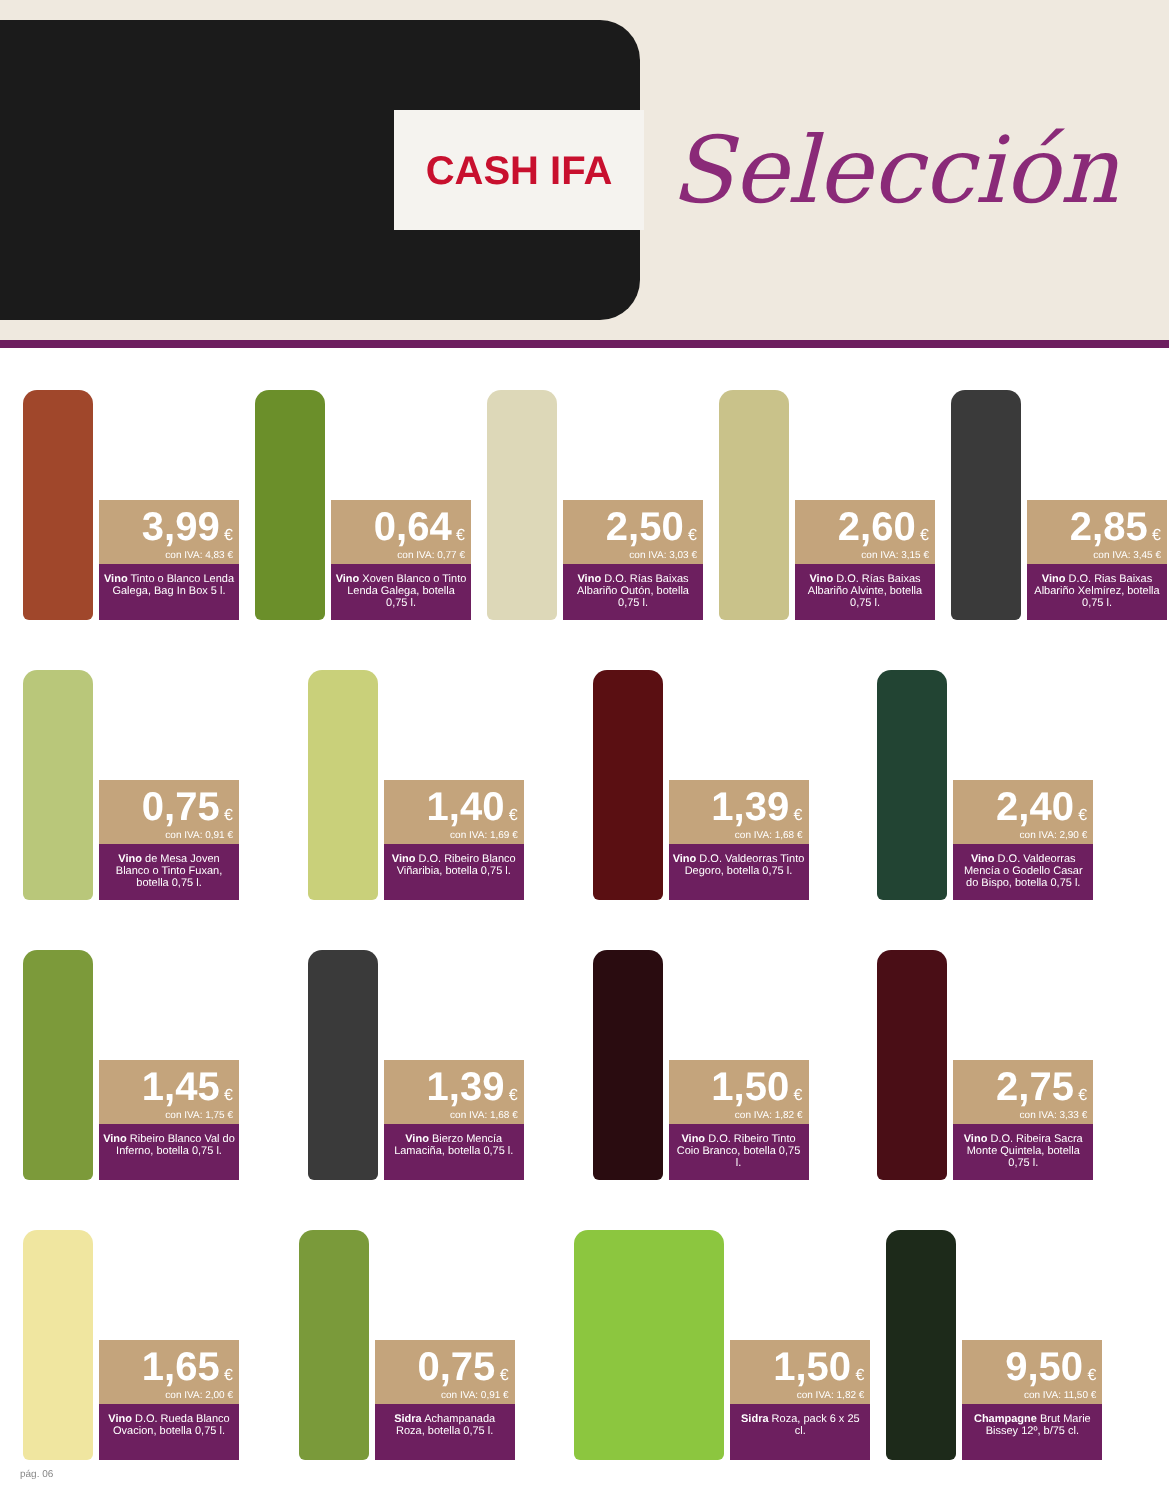CASH IFA
Selección
3,99 €
con IVA: 4,83 €
Vino Tinto o Blanco Lenda Galega, Bag In Box 5 l.
0,64 €
con IVA: 0,77 €
Vino Xoven Blanco o Tinto Lenda Galega, botella 0,75 l.
2,50 €
con IVA: 3,03 €
Vino D.O. Rías Baixas Albariño Outón, botella 0,75 l.
2,60 €
con IVA: 3,15 €
Vino D.O. Rías Baixas Albariño Alvinte, botella 0,75 l.
2,85 €
con IVA: 3,45 €
Vino D.O. Rias Baixas Albariño Xelmírez, botella 0,75 l.
0,75 €
con IVA: 0,91 €
Vino de Mesa Joven Blanco o Tinto Fuxan, botella 0,75 l.
1,40 €
con IVA: 1,69 €
Vino D.O. Ribeiro Blanco Viñaribia, botella 0,75 l.
1,39 €
con IVA: 1,68 €
Vino D.O. Valdeorras Tinto Degoro, botella 0,75 l.
2,40 €
con IVA: 2,90 €
Vino D.O. Valdeorras Mencía o Godello Casar do Bispo, botella 0,75 l.
1,45 €
con IVA: 1,75 €
Vino Ribeiro Blanco Val do Inferno, botella 0,75 l.
1,39 €
con IVA: 1,68 €
Vino Bierzo Mencía Lamaciña, botella 0,75 l.
1,50 €
con IVA: 1,82 €
Vino D.O. Ribeiro Tinto Coio Branco, botella 0,75 l.
2,75 €
con IVA: 3,33 €
Vino D.O. Ribeira Sacra Monte Quintela, botella 0,75 l.
1,65 €
con IVA: 2,00 €
Vino D.O. Rueda Blanco Ovacion, botella 0,75 l.
0,75 €
con IVA: 0,91 €
Sidra Achampanada Roza, botella 0,75 l.
1,50 €
con IVA: 1,82 €
Sidra Roza, pack 6 x 25 cl.
9,50 €
con IVA: 11,50 €
Champagne Brut Marie Bissey 12º, b/75 cl.
pág. 06